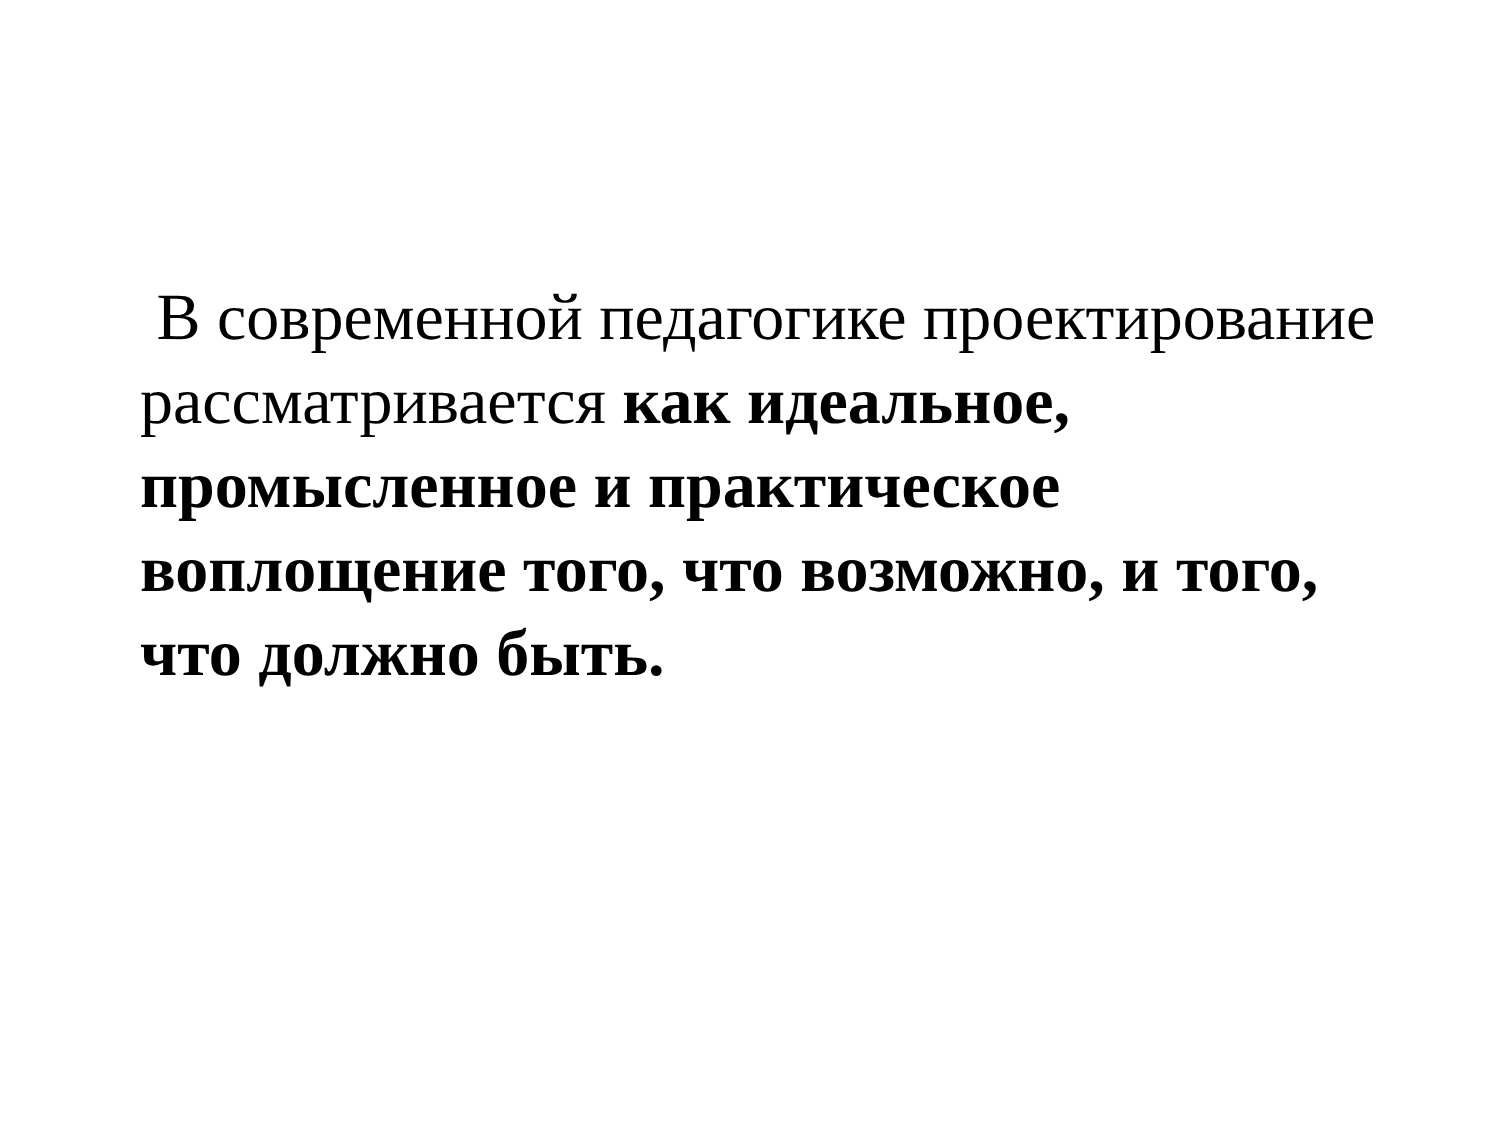В современной педагогике проектирование рассматривается как идеальное, промысленное и практическое воплощение того, что возможно, и того, что должно быть.